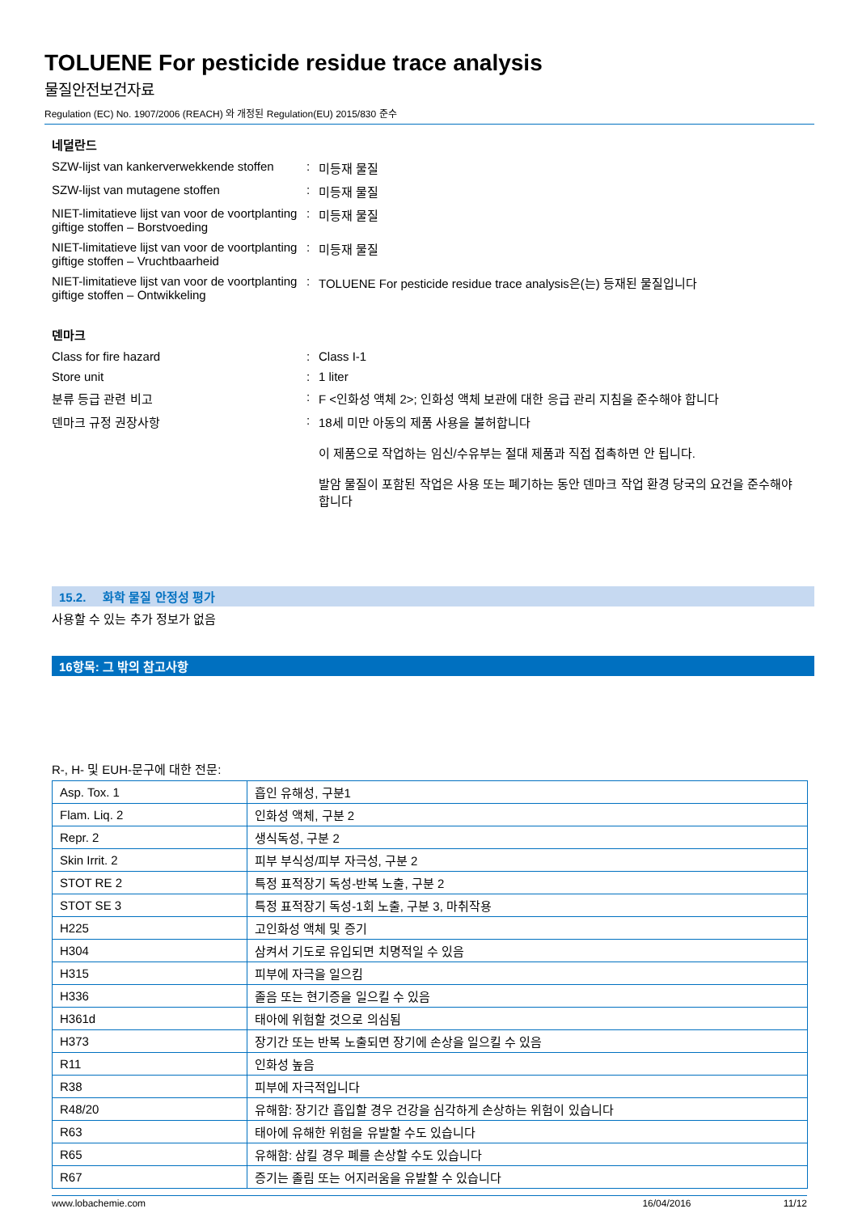TOLUENE For pesticide residue trace analysis
물질안전보건자료
Regulation (EC) No. 1907/2006 (REACH) 와 개정된 Regulation(EU) 2015/830 준수
네덜란드
SZW-lijst van kankerverwekkende stoffen
: 미등재 물질
SZW-lijst van mutagene stoffen : 미등재 물질
NIET-limitatieve lijst van voor de voortplanting giftige stoffen – Borstvoeding
: 미등재 물질
NIET-limitatieve lijst van voor de voortplanting giftige stoffen – Vruchtbaarheid
: 미등재 물질
NIET-limitatieve lijst van voor de voortplanting giftige stoffen – Ontwikkeling
: TOLUENE For pesticide residue trace analysis은(는) 등재된 물질입니다
덴마크
Class for fire hazard : Class I-1
Store unit : 1 liter
분류 등급 관련 비고 : F <인화성 액체 2>; 인화성 액체 보관에 대한 응급 관리 지침을 준수해야 합니다
덴마크 규정 권장사항 : 18세 미만 아동의 제품 사용을 불허합니다
이 제품으로 작업하는 임신/수유부는 절대 제품과 직접 접촉하면 안 됩니다.
발암 물질이 포함된 작업은 사용 또는 폐기하는 동안 덴마크 작업 환경 당국의 요건을 준수해야 합니다
15.2. 화학 물질 안정성 평가
사용할 수 있는 추가 정보가 없음
16항목: 그 밖의 참고사항
R-, H- 및 EUH-문구에 대한 전문:
| Asp. Tox. 1 | 흡인 유해성, 구분1 |
| Flam. Liq. 2 | 인화성 액체, 구분 2 |
| Repr. 2 | 생식독성, 구분 2 |
| Skin Irrit. 2 | 피부 부식성/피부 자극성, 구분 2 |
| STOT RE 2 | 특정 표적장기 독성-반복 노출, 구분 2 |
| STOT SE 3 | 특정 표적장기 독성-1회 노출, 구분 3, 마취작용 |
| H225 | 고인화성 액체 및 증기 |
| H304 | 삼켜서 기도로 유입되면 치명적일 수 있음 |
| H315 | 피부에 자극을 일으킴 |
| H336 | 졸음 또는 현기증을 일으킬 수 있음 |
| H361d | 태아에 위험할 것으로 의심됨 |
| H373 | 장기간 또는 반복 노출되면 장기에 손상을 일으킬 수 있음 |
| R11 | 인화성 높음 |
| R38 | 피부에 자극적입니다 |
| R48/20 | 유해함: 장기간 흡입할 경우 건강을 심각하게 손상하는 위험이 있습니다 |
| R63 | 태아에 유해한 위험을 유발할 수도 있습니다 |
| R65 | 유해함: 삼킬 경우 폐를 손상할 수도 있습니다 |
| R67 | 증기는 졸림 또는 어지러움을 유발할 수 있습니다 |
www.lobachemie.com 16/04/2016 11/12